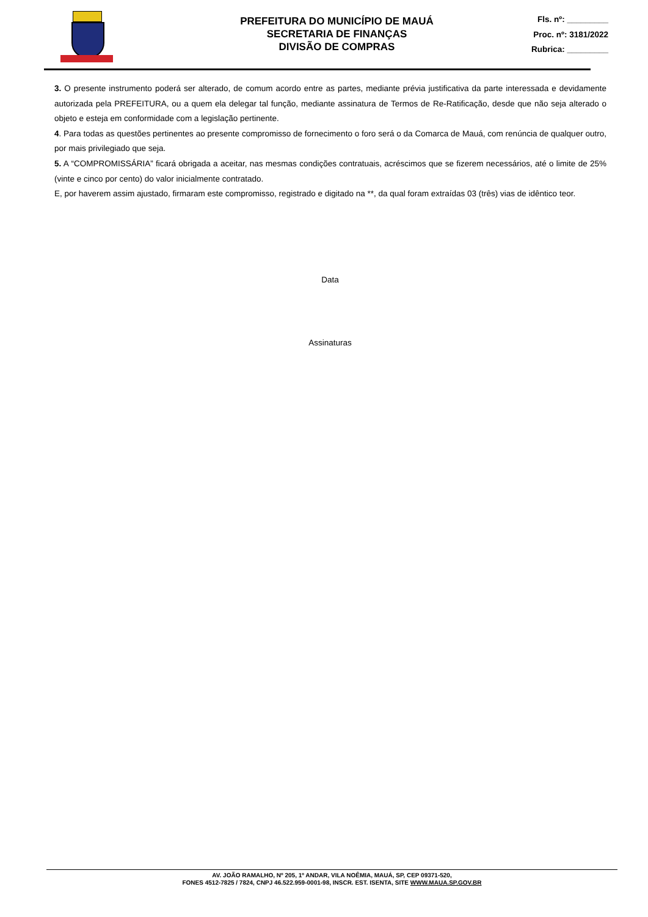PREFEITURA DO MUNICÍPIO DE MAUÁ
SECRETARIA DE FINANÇAS
DIVISÃO DE COMPRAS
Fls. nº: _________
Proc. nº: 3181/2022
Rubrica: _________
3. O presente instrumento poderá ser alterado, de comum acordo entre as partes, mediante prévia justificativa da parte interessada e devidamente autorizada pela PREFEITURA, ou a quem ela delegar tal função, mediante assinatura de Termos de Re-Ratificação, desde que não seja alterado o objeto e esteja em conformidade com a legislação pertinente.
4. Para todas as questões pertinentes ao presente compromisso de fornecimento o foro será o da Comarca de Mauá, com renúncia de qualquer outro, por mais privilegiado que seja.
5. A “COMPROMISSÁRIA” ficará obrigada a aceitar, nas mesmas condições contratuais, acréscimos que se fizerem necessários, até o limite de 25% (vinte e cinco por cento) do valor inicialmente contratado.
E, por haverem assim ajustado, firmaram este compromisso, registrado e digitado na **, da qual foram extraídas 03 (três) vias de idêntico teor.
Data
Assinaturas
AV. JOÃO RAMALHO, Nº 205, 1º ANDAR, VILA NOÊMIA, MAUÁ, SP, CEP 09371-520,
FONES 4512-7825 / 7824, CNPJ 46.522.959-0001-98, INSCR. EST. ISENTA, SITE WWW.MAUA.SP.GOV.BR